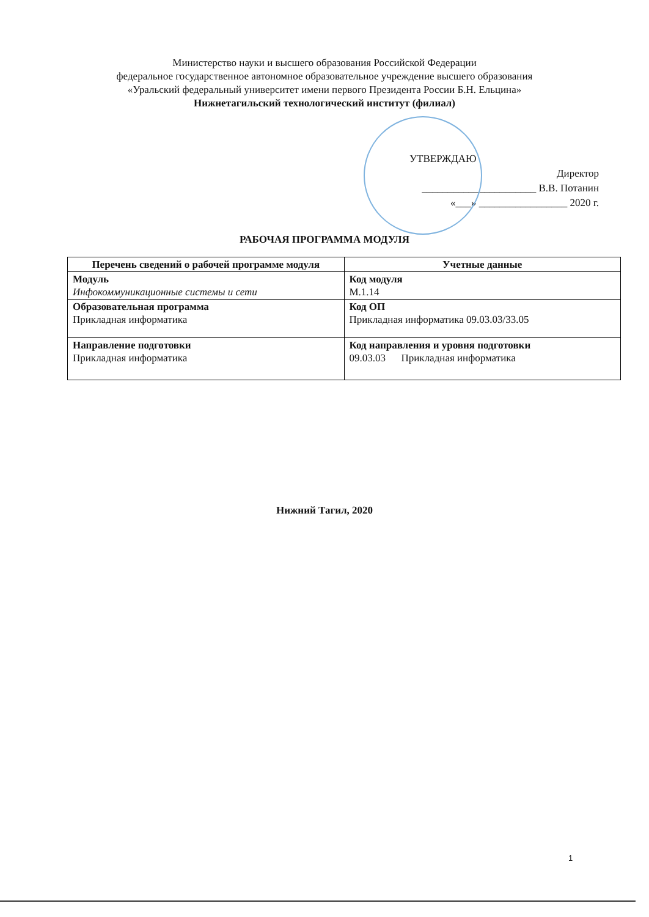Министерство науки и высшего образования Российской Федерации
федеральное государственное автономное образовательное учреждение высшего образования
«Уральский федеральный университет имени первого Президента России Б.Н. Ельцина»
Нижнетагильский технологический институт (филиал)
УТВЕРЖДАЮ
Директор
______________________ В.В. Потанин
«___» _________________ 2020 г.
РАБОЧАЯ ПРОГРАММА МОДУЛЯ
| Перечень сведений о рабочей программе модуля | Учетные данные |
| --- | --- |
| Модуль Инфокоммуникационные системы и сети | Код модуля М.1.14 |
| Образовательная программа Прикладная информатика | Код ОП Прикладная информатика 09.03.03/33.05 |
| Направление подготовки Прикладная информатика | Код направления и уровня подготовки 09.03.03 Прикладная информатика |
Нижний Тагил, 2020
1